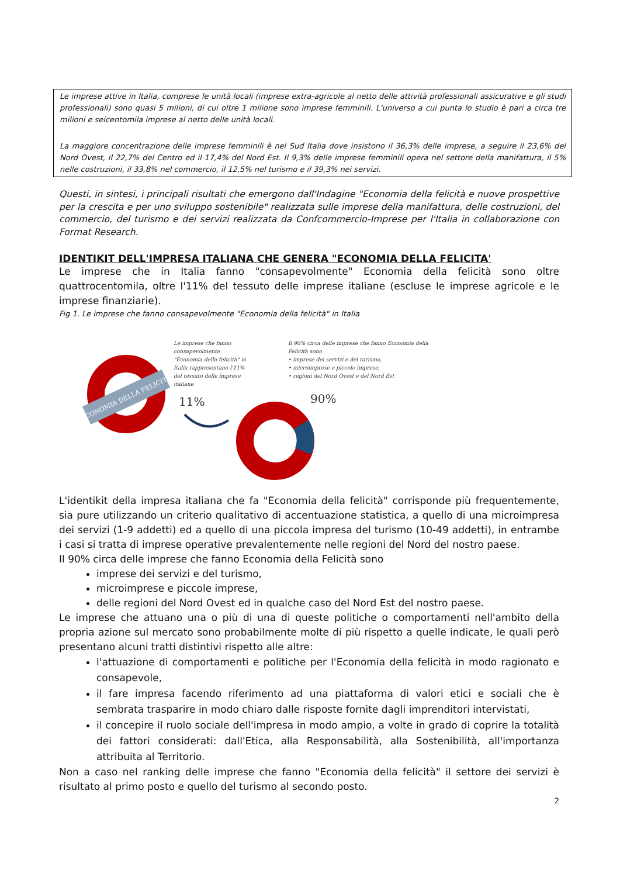Le imprese attive in Italia, comprese le unità locali (imprese extra-agricole al netto delle attività professionali assicurative e gli studi professionali) sono quasi 5 milioni, di cui oltre 1 milione sono imprese femminili. L'universo a cui punta lo studio è pari a circa tre milioni e seicentomila imprese al netto delle unità locali.
La maggiore concentrazione delle imprese femminili è nel Sud Italia dove insistono il 36,3% delle imprese, a seguire il 23,6% del Nord Ovest, il 22,7% del Centro ed il 17,4% del Nord Est. Il 9,3% delle imprese femminili opera nel settore della manifattura, il 5% nelle costruzioni, il 33,8% nel commercio, il 12,5% nel turismo e il 39,3% nei servizi.
Questi, in sintesi, i principali risultati che emergono dall'Indagine "Economia della felicità e nuove prospettive per la crescita e per uno sviluppo sostenibile" realizzata sulle imprese della manifattura, delle costruzioni, del commercio, del turismo e dei servizi realizzata da Confcommercio-Imprese per l'Italia in collaborazione con Format Research.
IDENTIKIT DELL'IMPRESA ITALIANA CHE GENERA "ECONOMIA DELLA FELICITA'
Le imprese che in Italia fanno "consapevolmente" Economia della felicità sono oltre quattrocentomila, oltre l'11% del tessuto delle imprese italiane (escluse le imprese agricole e le imprese finanziarie).
Fig 1. Le imprese che fanno consapevolmente "Economia della felicità" in Italia
ECONOMIA DELLA FELICITA'
11%
90%
Le imprese che fanno consapevolmente "Economia della felicità" in Italia rappresentano l'11% del tessuto delle imprese italiane
Il 90% circa delle imprese che fanno Economia della Felicità sono
• imprese dei servizi e del turismo,
• microimprese e piccole imprese,
• regioni del Nord Ovest e del Nord Est
L'identikit della impresa italiana che fa "Economia della felicità" corrisponde più frequentemente, sia pure utilizzando un criterio qualitativo di accentuazione statistica, a quello di una microimpresa dei servizi (1-9 addetti) ed a quello di una piccola impresa del turismo (10-49 addetti), in entrambe i casi si tratta di imprese operative prevalentemente nelle regioni del Nord del nostro paese.
Il 90% circa delle imprese che fanno Economia della Felicità sono
imprese dei servizi e del turismo,
microimprese e piccole imprese,
delle regioni del Nord Ovest ed in qualche caso del Nord Est del nostro paese.
Le imprese che attuano una o più di una di queste politiche o comportamenti nell'ambito della propria azione sul mercato sono probabilmente molte di più rispetto a quelle indicate, le quali però presentano alcuni tratti distintivi rispetto alle altre:
l'attuazione di comportamenti e politiche per l'Economia della felicità in modo ragionato e consapevole,
il fare impresa facendo riferimento ad una piattaforma di valori etici e sociali che è sembrata trasparire in modo chiaro dalle risposte fornite dagli imprenditori intervistati,
il concepire il ruolo sociale dell'impresa in modo ampio, a volte in grado di coprire la totalità dei fattori considerati: dall'Etica, alla Responsabilità, alla Sostenibilità, all'importanza attribuita al Territorio.
Non a caso nel ranking delle imprese che fanno "Economia della felicità" il settore dei servizi è risultato al primo posto e quello del turismo al secondo posto.
2